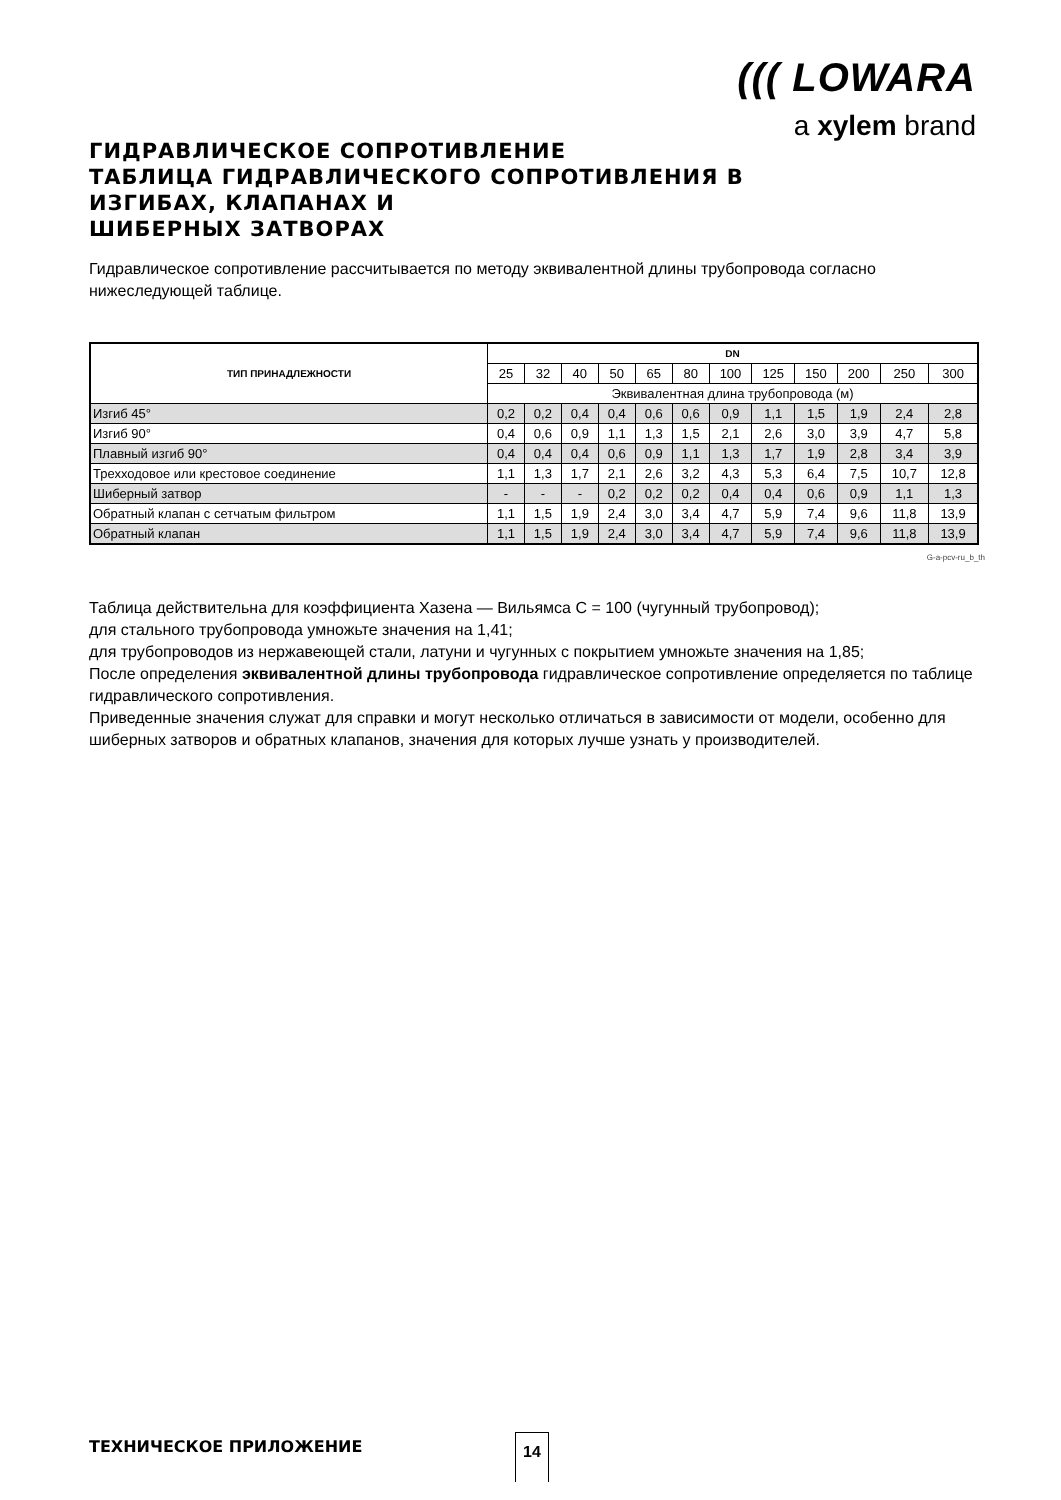((( LOWARA
a xylem brand
ГИДРАВЛИЧЕСКОЕ СОПРОТИВЛЕНИЕ
ТАБЛИЦА ГИДРАВЛИЧЕСКОГО СОПРОТИВЛЕНИЯ В
ИЗГИБАХ, КЛАПАНАХ И
ШИБЕРНЫХ ЗАТВОРАХ
Гидравлическое сопротивление рассчитывается по методу эквивалентной длины трубопровода согласно нижеследующей таблице.
| ТИП ПРИНАДЛЕЖНОСТИ | DN | | | | | | | | | | | |
| --- | --- | --- | --- | --- | --- | --- | --- | --- | --- | --- | --- | --- |
| | 25 | 32 | 40 | 50 | 65 | 80 | 100 | 125 | 150 | 200 | 250 | 300 |
| | Эквивалентная длина трубопровода (м) | | | | | | | | | | | |
| Изгиб 45° | 0,2 | 0,2 | 0,4 | 0,4 | 0,6 | 0,6 | 0,9 | 1,1 | 1,5 | 1,9 | 2,4 | 2,8 |
| Изгиб 90° | 0,4 | 0,6 | 0,9 | 1,1 | 1,3 | 1,5 | 2,1 | 2,6 | 3,0 | 3,9 | 4,7 | 5,8 |
| Плавный изгиб 90° | 0,4 | 0,4 | 0,4 | 0,6 | 0,9 | 1,1 | 1,3 | 1,7 | 1,9 | 2,8 | 3,4 | 3,9 |
| Трехходовое или крестовое соединение | 1,1 | 1,3 | 1,7 | 2,1 | 2,6 | 3,2 | 4,3 | 5,3 | 6,4 | 7,5 | 10,7 | 12,8 |
| Шиберный затвор | - | - | - | 0,2 | 0,2 | 0,2 | 0,4 | 0,4 | 0,6 | 0,9 | 1,1 | 1,3 |
| Обратный клапан с сетчатым фильтром | 1,1 | 1,5 | 1,9 | 2,4 | 3,0 | 3,4 | 4,7 | 5,9 | 7,4 | 9,6 | 11,8 | 13,9 |
| Обратный клапан | 1,1 | 1,5 | 1,9 | 2,4 | 3,0 | 3,4 | 4,7 | 5,9 | 7,4 | 9,6 | 11,8 | 13,9 |
G-a-pcv-ru_b_th
Таблица действительна для коэффициента Хазена — Вильямса C = 100 (чугунный трубопровод);
для стального трубопровода умножьте значения на 1,41;
для трубопроводов из нержавеющей стали, латуни и чугунных с покрытием умножьте значения на 1,85;
После определения эквивалентной длины трубопровода гидравлическое сопротивление определяется по таблице гидравлического сопротивления.
Приведенные значения служат для справки и могут несколько отличаться в зависимости от модели, особенно для шиберных затворов и обратных клапанов, значения для которых лучше узнать у производителей.
ТЕХНИЧЕСКОЕ ПРИЛОЖЕНИЕ 14